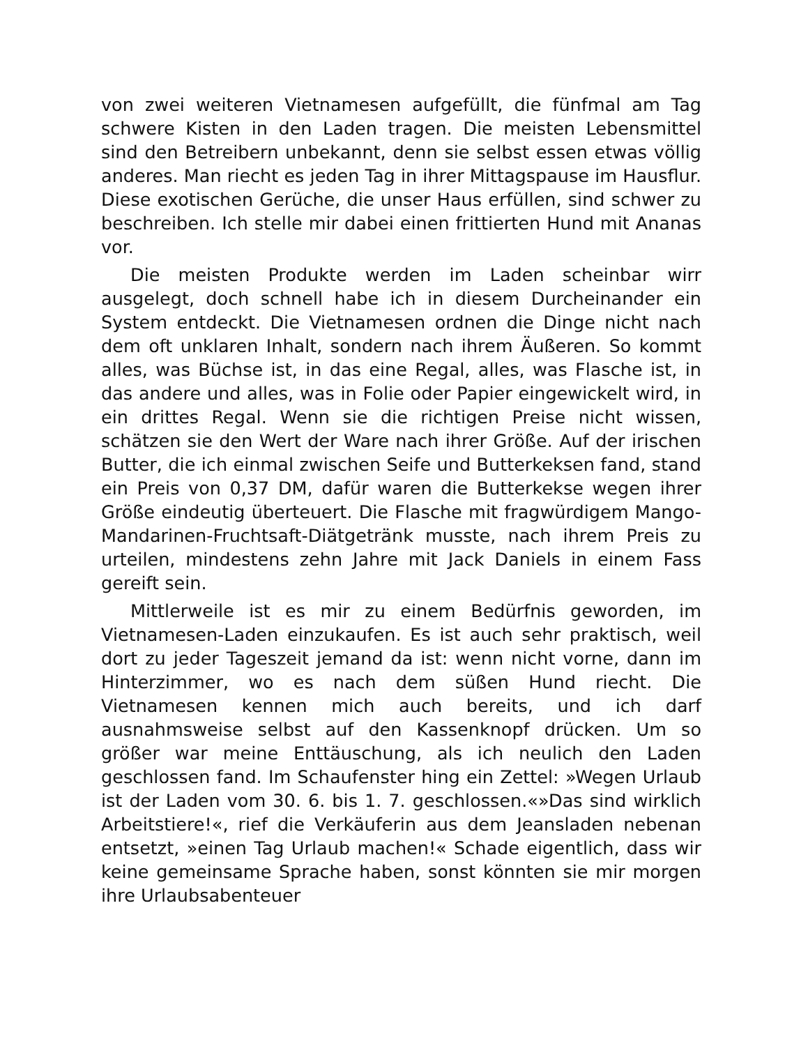von zwei weiteren Vietnamesen aufgefüllt, die fünfmal am Tag schwere Kisten in den Laden tragen. Die meisten Lebensmittel sind den Betreibern unbekannt, denn sie selbst essen etwas völlig anderes. Man riecht es jeden Tag in ihrer Mittagspause im Hausflur. Diese exotischen Gerüche, die unser Haus erfüllen, sind schwer zu beschreiben. Ich stelle mir dabei einen frittierten Hund mit Ananas vor.
Die meisten Produkte werden im Laden scheinbar wirr ausgelegt, doch schnell habe ich in diesem Durcheinander ein System entdeckt. Die Vietnamesen ordnen die Dinge nicht nach dem oft unklaren Inhalt, sondern nach ihrem Äußeren. So kommt alles, was Büchse ist, in das eine Regal, alles, was Flasche ist, in das andere und alles, was in Folie oder Papier eingewickelt wird, in ein drittes Regal. Wenn sie die richtigen Preise nicht wissen, schätzen sie den Wert der Ware nach ihrer Größe. Auf der irischen Butter, die ich einmal zwischen Seife und Butterkeksen fand, stand ein Preis von 0,37 DM, dafür waren die Butterkekse wegen ihrer Größe eindeutig überteuert. Die Flasche mit fragwürdigem Mango-Mandarinen-Fruchtsaft-Diätgetränk musste, nach ihrem Preis zu urteilen, mindestens zehn Jahre mit Jack Daniels in einem Fass gereift sein.
Mittlerweile ist es mir zu einem Bedürfnis geworden, im Vietnamesen-Laden einzukaufen. Es ist auch sehr praktisch, weil dort zu jeder Tageszeit jemand da ist: wenn nicht vorne, dann im Hinterzimmer, wo es nach dem süßen Hund riecht. Die Vietnamesen kennen mich auch bereits, und ich darf ausnahmsweise selbst auf den Kassenknopf drücken. Um so größer war meine Enttäuschung, als ich neulich den Laden geschlossen fand. Im Schaufenster hing ein Zettel: »Wegen Urlaub ist der Laden vom 30. 6. bis 1. 7. geschlossen.«»Das sind wirklich Arbeitstiere!«, rief die Verkäuferin aus dem Jeansladen nebenan entsetzt, »einen Tag Urlaub machen!« Schade eigentlich, dass wir keine gemeinsame Sprache haben, sonst könnten sie mir morgen ihre Urlaubsabenteuer